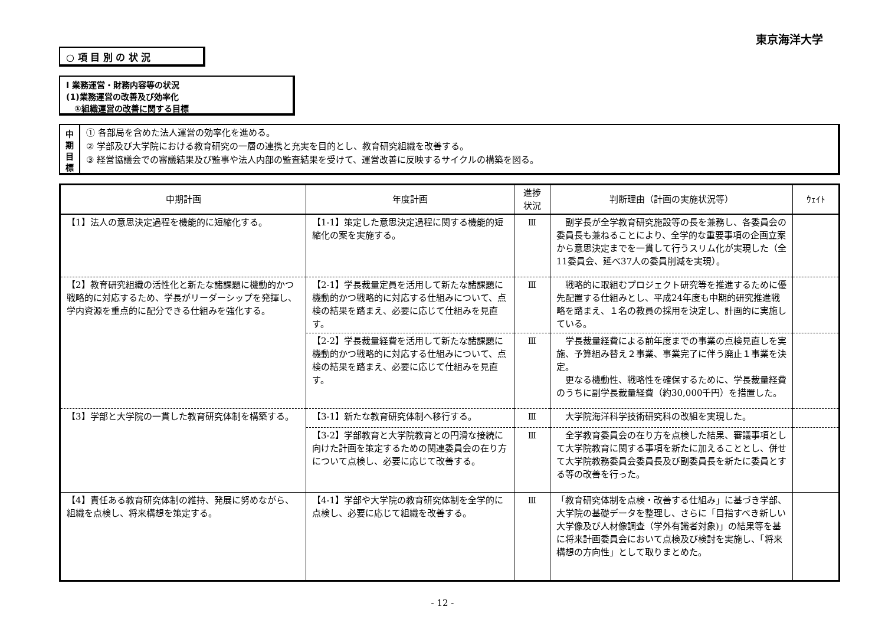東京海洋大学
○ 項 目 別 の 状 況
Ⅰ 業務運営・財務内容等の状況
(1)業務運営の改善及び効率化
　①組織運営の改善に関する目標
中
期
目
標
① 各部局を含めた法人運営の効率化を進める。
② 学部及び大学院における教育研究の一層の連携と充実を目的とし、教育研究組織を改善する。
③ 経営協議会での審議結果及び監事や法人内部の監査結果を受けて、運営改善に反映するサイクルの構築を図る。
| 中期計画 | 年度計画 | 進捗 状況 | 判断理由（計画の実施状況等） | ｳｪｲﾄ |
| --- | --- | --- | --- | --- |
| 【1】法人の意思決定過程を機能的に短縮化する。 | 【1-1】策定した意思決定過程に関する機能的短縮化の案を実施する。 | Ⅲ | 副学長が全学教育研究施設等の長を兼務し、各委員会の委員長も兼ねることにより、全学的な重要事項の企画立案から意思決定までを一貫して行うスリム化が実現した（全11委員会、延べ37人の委員削減を実現）。 | |
| 【2】教育研究組織の活性化と新たな諸課題に機動的かつ戦略的に対応するため、学長がリーダーシップを発揮し、学内資源を重点的に配分できる仕組みを強化する。 | 【2-1】学長裁量定員を活用して新たな諸課題に機動的かつ戦略的に対応する仕組みについて、点検の結果を踏まえ、必要に応じて仕組みを見直す。 | Ⅲ | 戦略的に取組むプロジェクト研究等を推進するために優先配置する仕組みとし、平成24年度も中期的研究推進戦略を踏まえ、１名の教員の採用を決定し、計画的に実施している。 | |
| | 【2-2】学長裁量経費を活用して新たな諸課題に機動的かつ戦略的に対応する仕組みについて、点検の結果を踏まえ、必要に応じて仕組みを見直す。 | Ⅲ | 学長裁量経費による前年度までの事業の点検見直しを実施、予算組み替え２事業、事業完了に伴う廃止１事業を決定。 更なる機動性、戦略性を確保するために、学長裁量経費のうちに副学長裁量経費（約30,000千円）を措置した。 | |
| 【3】学部と大学院の一貫した教育研究体制を構築する。 | 【3-1】新たな教育研究体制へ移行する。 | Ⅲ | 大学院海洋科学技術研究科の改組を実現した。 | |
| | 【3-2】学部教育と大学院教育との円滑な接続に向けた計画を策定するための関連委員会の在り方について点検し、必要に応じて改善する。 | Ⅲ | 全学教育委員会の在り方を点検した結果、審議事項として大学院教育に関する事項を新たに加えることとし、併せて大学院教務委員会委員長及び副委員長を新たに委員とする等の改善を行った。 | |
| 【4】責任ある教育研究体制の維持、発展に努めながら、組織を点検し、将来構想を策定する。 | 【4-1】学部や大学院の教育研究体制を全学的に点検し、必要に応じて組織を改善する。 | Ⅲ | 「教育研究体制を点検・改善する仕組み」に基づき学部、大学院の基礎データを整理し、さらに「目指すべき新しい大学像及び人材像調査（学外有識者対象)」の結果等を基に将来計画委員会において点検及び検討を実施し、「将来構想の方向性」として取りまとめた。 | |
- 12 -